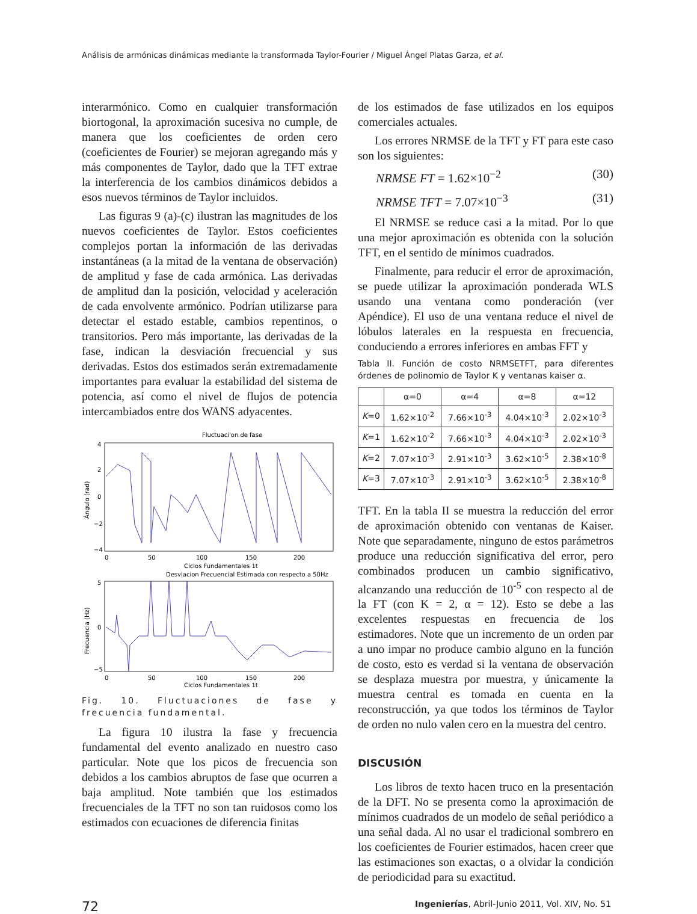Análisis de armónicas dinámicas mediante la transformada Taylor-Fourier / Miguel Ángel Platas Garza, et al.
interarmónico. Como en cualquier transformación biortogonal, la aproximación sucesiva no cumple, de manera que los coeficientes de orden cero (coeficientes de Fourier) se mejoran agregando más y más componentes de Taylor, dado que la TFT extrae la interferencia de los cambios dinámicos debidos a esos nuevos términos de Taylor incluidos.
Las figuras 9 (a)-(c) ilustran las magnitudes de los nuevos coeficientes de Taylor. Estos coeficientes complejos portan la información de las derivadas instantáneas (a la mitad de la ventana de observación) de amplitud y fase de cada armónica. Las derivadas de amplitud dan la posición, velocidad y aceleración de cada envolvente armónico. Podrían utilizarse para detectar el estado estable, cambios repentinos, o transitorios. Pero más importante, las derivadas de la fase, indican la desviación frecuencial y sus derivadas. Estos dos estimados serán extremadamente importantes para evaluar la estabilidad del sistema de potencia, así como el nivel de flujos de potencia intercambiados entre dos WANS adyacentes.
Fluctuaci'on de fase
4
2
0
−2
−4
0
50
100
150
200
Ciclos Fundamentales 1t
Ángulo (rad)
Desviacion Frecuencial Estimada con respecto a 50Hz
5
0
−5
0
50
100
150
200
Ciclos Fundamentales 1t
Frecuencia (Hz)
Fig. 10. Fluctuaciones de fase y frecuencia fundamental.
La figura 10 ilustra la fase y frecuencia fundamental del evento analizado en nuestro caso particular. Note que los picos de frecuencia son debidos a los cambios abruptos de fase que ocurren a baja amplitud. Note también que los estimados frecuenciales de la TFT no son tan ruidosos como los estimados con ecuaciones de diferencia finitas
de los estimados de fase utilizados en los equipos comerciales actuales.
Los errores NRMSE de la TFT y FT para este caso son los siguientes:
NRMSE FT = 1.62×10<sup>−2</sup> (30)
NRMSE TFT = 7.07×10<sup>−3</sup> (31)
El NRMSE se reduce casi a la mitad. Por lo que una mejor aproximación es obtenida con la solución TFT, en el sentido de mínimos cuadrados.
Finalmente, para reducir el error de aproximación, se puede utilizar la aproximación ponderada WLS usando una ventana como ponderación (ver Apéndice). El uso de una ventana reduce el nivel de lóbulos laterales en la respuesta en frecuencia, conduciendo a errores inferiores en ambas FFT y
Tabla II. Función de costo NRMSETFT, para diferentes órdenes de polinomio de Taylor K y ventanas kaiser α.
| | α=0 | α=4 | α=8 | α=12 |
| --- | --- | --- | --- | --- |
| K =0 | 1.62×10<sup>-2</sup> | 7.66×10<sup>-3</sup> | 4.04×10<sup>-3</sup> | 2.02×10<sup>-3</sup> |
| K =1 | 1.62×10<sup>-2</sup> | 7.66×10<sup>-3</sup> | 4.04×10<sup>-3</sup> | 2.02×10<sup>-3</sup> |
| K =2 | 7.07×10<sup>-3</sup> | 2.91×10<sup>-3</sup> | 3.62×10<sup>-5</sup> | 2.38×10<sup>-8</sup> |
| K =3 | 7.07×10<sup>-3</sup> | 2.91×10<sup>-3</sup> | 3.62×10<sup>-5</sup> | 2.38×10<sup>-8</sup> |
TFT. En la tabla II se muestra la reducción del error de aproximación obtenido con ventanas de Kaiser. Note que separadamente, ninguno de estos parámetros produce una reducción significativa del error, pero combinados producen un cambio significativo, alcanzando una reducción de 10<sup>-5</sup> con respecto al de la FT (con K = 2, α = 12). Esto se debe a las excelentes respuestas en frecuencia de los estimadores. Note que un incremento de un orden par a uno impar no produce cambio alguno en la función de costo, esto es verdad si la ventana de observación se desplaza muestra por muestra, y únicamente la muestra central es tomada en cuenta en la reconstrucción, ya que todos los términos de Taylor de orden no nulo valen cero en la muestra del centro.
DISCUSIÓN
Los libros de texto hacen truco en la presentación de la DFT. No se presenta como la aproximación de mínimos cuadrados de un modelo de señal periódico a una señal dada. Al no usar el tradicional sombrero en los coeficientes de Fourier estimados, hacen creer que las estimaciones son exactas, o a olvidar la condición de periodicidad para su exactitud.
72 Ingenierías, Abril-Junio 2011, Vol. XIV, No. 51